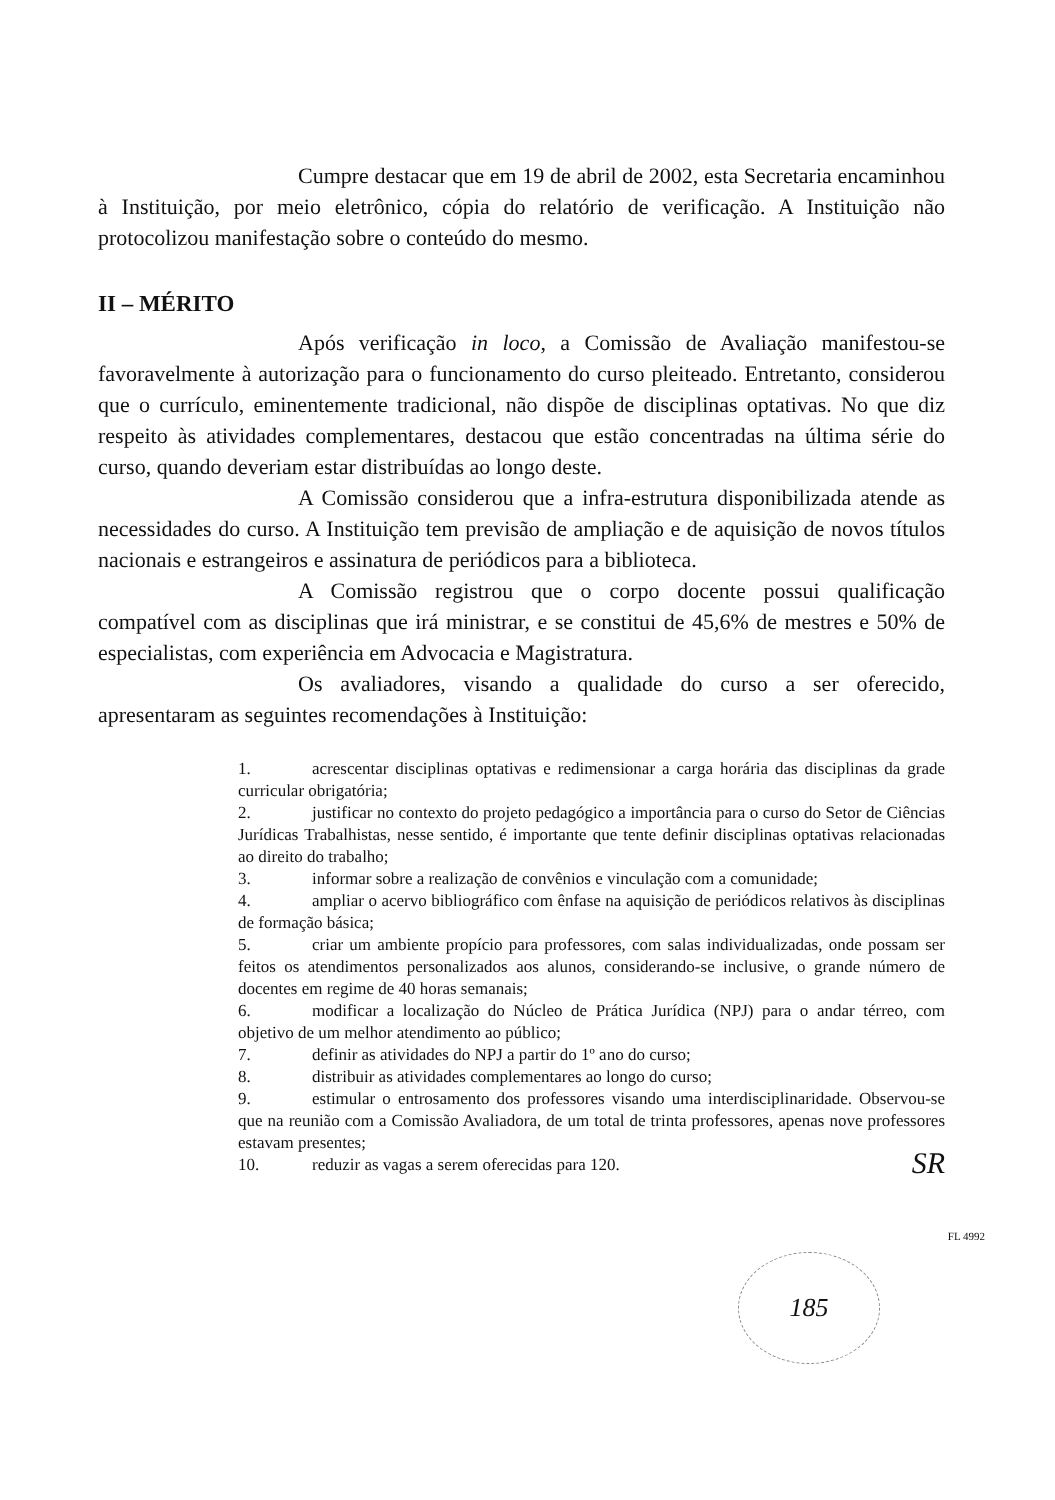Cumpre destacar que em 19 de abril de 2002, esta Secretaria encaminhou à Instituição, por meio eletrônico, cópia do relatório de verificação. A Instituição não protocolizou manifestação sobre o conteúdo do mesmo.
II – MÉRITO
Após verificação in loco, a Comissão de Avaliação manifestou-se favoravelmente à autorização para o funcionamento do curso pleiteado. Entretanto, considerou que o currículo, eminentemente tradicional, não dispõe de disciplinas optativas. No que diz respeito às atividades complementares, destacou que estão concentradas na última série do curso, quando deveriam estar distribuídas ao longo deste.
A Comissão considerou que a infra-estrutura disponibilizada atende as necessidades do curso. A Instituição tem previsão de ampliação e de aquisição de novos títulos nacionais e estrangeiros e assinatura de periódicos para a biblioteca.
A Comissão registrou que o corpo docente possui qualificação compatível com as disciplinas que irá ministrar, e se constitui de 45,6% de mestres e 50% de especialistas, com experiência em Advocacia e Magistratura.
Os avaliadores, visando a qualidade do curso a ser oferecido, apresentaram as seguintes recomendações à Instituição:
1. acrescentar disciplinas optativas e redimensionar a carga horária das disciplinas da grade curricular obrigatória;
2. justificar no contexto do projeto pedagógico a importância para o curso do Setor de Ciências Jurídicas Trabalhistas, nesse sentido, é importante que tente definir disciplinas optativas relacionadas ao direito do trabalho;
3. informar sobre a realização de convênios e vinculação com a comunidade;
4. ampliar o acervo bibliográfico com ênfase na aquisição de periódicos relativos às disciplinas de formação básica;
5. criar um ambiente propício para professores, com salas individualizadas, onde possam ser feitos os atendimentos personalizados aos alunos, considerando-se inclusive, o grande número de docentes em regime de 40 horas semanais;
6. modificar a localização do Núcleo de Prática Jurídica (NPJ) para o andar térreo, com objetivo de um melhor atendimento ao público;
7. definir as atividades do NPJ a partir do 1º ano do curso;
8. distribuir as atividades complementares ao longo do curso;
9. estimular o entrosamento dos professores visando uma interdisciplinaridade. Observou-se que na reunião com a Comissão Avaliadora, de um total de trinta professores, apenas nove professores estavam presentes;
10. reduzir as vagas a serem oferecidas para 120.
SR
FL 4992
185